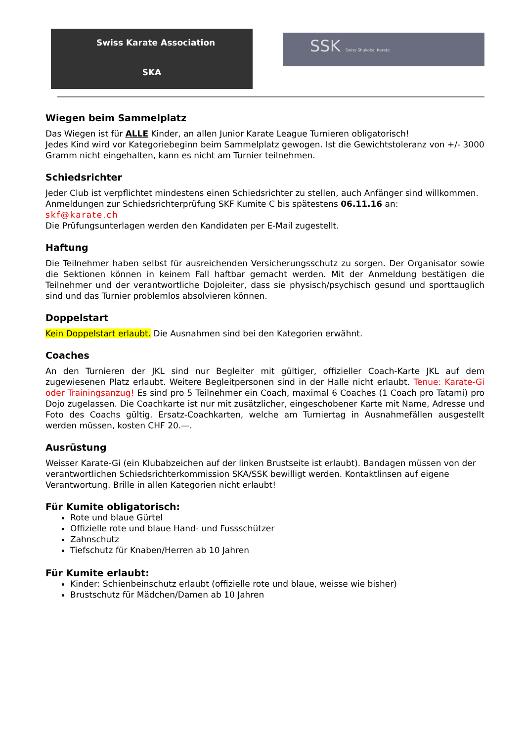Swiss Karate Association
SKA
SSK Swiss Shukokai Karate
Wiegen beim Sammelplatz
Das Wiegen ist für ALLE Kinder, an allen Junior Karate League Turnieren obligatorisch!
Jedes Kind wird vor Kategoriebeginn beim Sammelplatz gewogen. Ist die Gewichtstoleranz von +/- 3000 Gramm nicht eingehalten, kann es nicht am Turnier teilnehmen.
Schiedsrichter
Jeder Club ist verpflichtet mindestens einen Schiedsrichter zu stellen, auch Anfänger sind willkommen.
Anmeldungen zur Schiedsrichterprüfung SKF Kumite C bis spätestens 06.11.16 an:
skf@karate.ch
Die Prüfungsunterlagen werden den Kandidaten per E-Mail zugestellt.
Haftung
Die Teilnehmer haben selbst für ausreichenden Versicherungsschutz zu sorgen. Der Organisator sowie die Sektionen können in keinem Fall haftbar gemacht werden. Mit der Anmeldung bestätigen die Teilnehmer und der verantwortliche Dojoleiter, dass sie physisch/psychisch gesund und sporttauglich sind und das Turnier problemlos absolvieren können.
Doppelstart
Kein Doppelstart erlaubt. Die Ausnahmen sind bei den Kategorien erwähnt.
Coaches
An den Turnieren der JKL sind nur Begleiter mit gültiger, offizieller Coach-Karte JKL auf dem zugewiesenen Platz erlaubt. Weitere Begleitpersonen sind in der Halle nicht erlaubt. Tenue: Karate-Gi oder Trainingsanzug! Es sind pro 5 Teilnehmer ein Coach, maximal 6 Coaches (1 Coach pro Tatami) pro Dojo zugelassen. Die Coachkarte ist nur mit zusätzlicher, eingeschobener Karte mit Name, Adresse und Foto des Coachs gültig. Ersatz-Coachkarten, welche am Turniertag in Ausnahmefällen ausgestellt werden müssen, kosten CHF 20.—.
Ausrüstung
Weisser Karate-Gi (ein Klubabzeichen auf der linken Brustseite ist erlaubt). Bandagen müssen von der verantwortlichen Schiedsrichterkommission SKA/SSK bewilligt werden. Kontaktlinsen auf eigene Verantwortung. Brille in allen Kategorien nicht erlaubt!
Für Kumite obligatorisch:
Rote und blaue Gürtel
Offizielle rote und blaue Hand- und Fussschützer
Zahnschutz
Tiefschutz für Knaben/Herren ab 10 Jahren
Für Kumite erlaubt:
Kinder: Schienbeinschutz erlaubt (offizielle rote und blaue, weisse wie bisher)
Brustschutz für Mädchen/Damen ab 10 Jahren